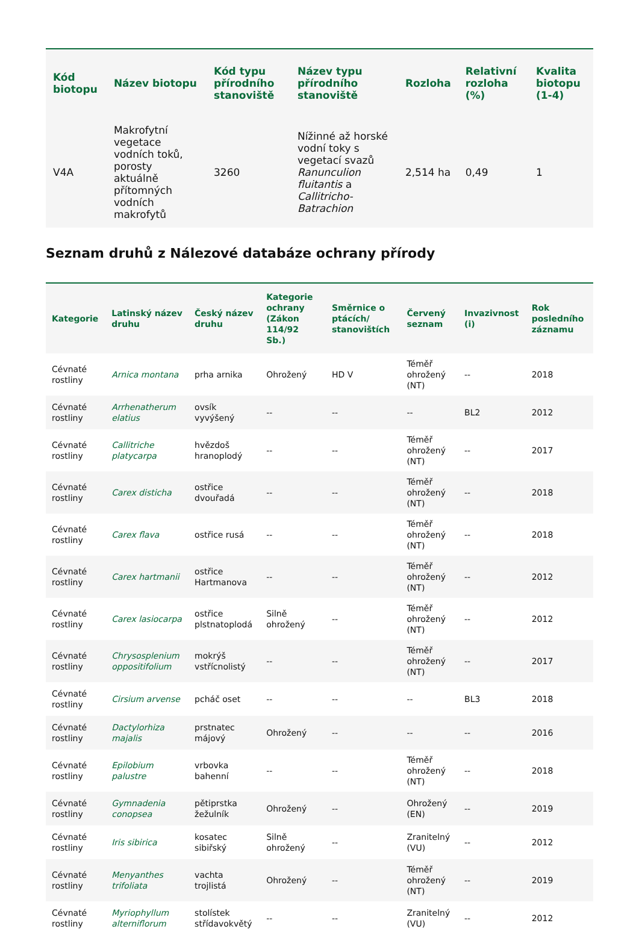| Kód biotopu | Název biotopu | Kód typu přírodního stanoviště | Název typu přírodního stanoviště | Rozloha | Relativní rozloha (%) | Kvalita biotopu (1-4) |
| --- | --- | --- | --- | --- | --- | --- |
| V4A | Makrofytní vegetace vodních toků, porosty aktuálně přítomných vodních makrofytů | 3260 | Nížinné až horské vodní toky s vegetací svazů Ranunculion fluitantis a Callitricho-Batrachion | 2,514 ha | 0,49 | 1 |
Seznam druhů z Nálezové databáze ochrany přírody
| Kategorie | Latinský název druhu | Český název druhu | Kategorie ochrany (Zákon 114/92 Sb.) | Směrnice o ptácích/ stanovištích | Červený seznam | Invazivnost (i) | Rok posledního záznamu |
| --- | --- | --- | --- | --- | --- | --- | --- |
| Cévnaté rostliny | Arnica montana | prha arnika | Ohrožený | HD V | Téměř ohrožený (NT) | -- | 2018 |
| Cévnaté rostliny | Arrhenatherum elatius | ovsík vyvýšený | -- | -- | -- | BL2 | 2012 |
| Cévnaté rostliny | Callitriche platycarpa | hvězdoš hranoplodý | -- | -- | Téměř ohrožený (NT) | -- | 2017 |
| Cévnaté rostliny | Carex disticha | ostřice dvouřadá | -- | -- | Téměř ohrožený (NT) | -- | 2018 |
| Cévnaté rostliny | Carex flava | ostřice rusá | -- | -- | Téměř ohrožený (NT) | -- | 2018 |
| Cévnaté rostliny | Carex hartmanii | ostřice Hartmanova | -- | -- | Téměř ohrožený (NT) | -- | 2012 |
| Cévnaté rostliny | Carex lasiocarpa | ostřice plstnatoplodá | Silně ohrožený | -- | Téměř ohrožený (NT) | -- | 2012 |
| Cévnaté rostliny | Chrysosplenium oppositifolium | mokrýš vstřícnolistý | -- | -- | Téměř ohrožený (NT) | -- | 2017 |
| Cévnaté rostliny | Cirsium arvense | pcháč oset | -- | -- | -- | BL3 | 2018 |
| Cévnaté rostliny | Dactylorhiza majalis | prstnatec májový | Ohrožený | -- | -- | -- | 2016 |
| Cévnaté rostliny | Epilobium palustre | vrbovka bahenní | -- | -- | Téměř ohrožený (NT) | -- | 2018 |
| Cévnaté rostliny | Gymnadenia conopsea | pětiprstka žežulník | Ohrožený | -- | Ohrožený (EN) | -- | 2019 |
| Cévnaté rostliny | Iris sibirica | kosatec sibiřský | Silně ohrožený | -- | Zranitelný (VU) | -- | 2012 |
| Cévnaté rostliny | Menyanthes trifoliata | vachta trojlistá | Ohrožený | -- | Téměř ohrožený (NT) | -- | 2019 |
| Cévnaté rostliny | Myriophyllum alterniflorum | stolístek střídavokvětý | -- | -- | Zranitelný (VU) | -- | 2012 |